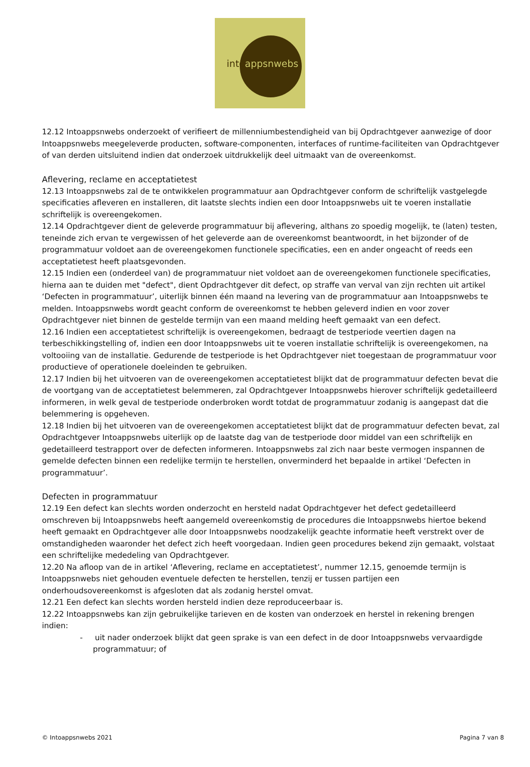intoappsnwebs
12.12 Intoappsnwebs onderzoekt of verifieert de millenniumbestendigheid van bij Opdrachtgever aanwezige of door Intoappsnwebs meegeleverde producten, software-componenten, interfaces of runtime-faciliteiten van Opdrachtgever of van derden uitsluitend indien dat onderzoek uitdrukkelijk deel uitmaakt van de overeenkomst.
Aflevering, reclame en acceptatietest
12.13 Intoappsnwebs zal de te ontwikkelen programmatuur aan Opdrachtgever conform de schriftelijk vastgelegde specificaties afleveren en installeren, dit laatste slechts indien een door Intoappsnwebs uit te voeren installatie schriftelijk is overeengekomen.
12.14 Opdrachtgever dient de geleverde programmatuur bij aflevering, althans zo spoedig mogelijk, te (laten) testen, teneinde zich ervan te vergewissen of het geleverde aan de overeenkomst beantwoordt, in het bijzonder of de programmatuur voldoet aan de overeengekomen functionele specificaties, een en ander ongeacht of reeds een acceptatietest heeft plaatsgevonden.
12.15 Indien een (onderdeel van) de programmatuur niet voldoet aan de overeengekomen functionele specificaties, hierna aan te duiden met "defect", dient Opdrachtgever dit defect, op straffe van verval van zijn rechten uit artikel ‘Defecten in programmatuur’, uiterlijk binnen één maand na levering van de programmatuur aan Intoappsnwebs te melden. Intoappsnwebs wordt geacht conform de overeenkomst te hebben geleverd indien en voor zover Opdrachtgever niet binnen de gestelde termijn van een maand melding heeft gemaakt van een defect.
12.16 Indien een acceptatietest schriftelijk is overeengekomen, bedraagt de testperiode veertien dagen na terbeschikkingstelling of, indien een door Intoappsnwebs uit te voeren installatie schriftelijk is overeengekomen, na voltooiing van de installatie. Gedurende de testperiode is het Opdrachtgever niet toegestaan de programmatuur voor productieve of operationele doeleinden te gebruiken.
12.17 Indien bij het uitvoeren van de overeengekomen acceptatietest blijkt dat de programmatuur defecten bevat die de voortgang van de acceptatietest belemmeren, zal Opdrachtgever Intoappsnwebs hierover schriftelijk gedetailleerd informeren, in welk geval de testperiode onderbroken wordt totdat de programmatuur zodanig is aangepast dat die belemmering is opgeheven.
12.18 Indien bij het uitvoeren van de overeengekomen acceptatietest blijkt dat de programmatuur defecten bevat, zal Opdrachtgever Intoappsnwebs uiterlijk op de laatste dag van de testperiode door middel van een schriftelijk en gedetailleerd testrapport over de defecten informeren. Intoappsnwebs zal zich naar beste vermogen inspannen de gemelde defecten binnen een redelijke termijn te herstellen, onverminderd het bepaalde in artikel ‘Defecten in programmatuur’.
Defecten in programmatuur
12.19 Een defect kan slechts worden onderzocht en hersteld nadat Opdrachtgever het defect gedetailleerd omschreven bij Intoappsnwebs heeft aangemeld overeenkomstig de procedures die Intoappsnwebs hiertoe bekend heeft gemaakt en Opdrachtgever alle door Intoappsnwebs noodzakelijk geachte informatie heeft verstrekt over de omstandigheden waaronder het defect zich heeft voorgedaan. Indien geen procedures bekend zijn gemaakt, volstaat een schriftelijke mededeling van Opdrachtgever.
12.20 Na afloop van de in artikel ‘Aflevering, reclame en acceptatietest’, nummer 12.15, genoemde termijn is Intoappsnwebs niet gehouden eventuele defecten te herstellen, tenzij er tussen partijen een onderhoudsovereenkomst is afgesloten dat als zodanig herstel omvat.
12.21 Een defect kan slechts worden hersteld indien deze reproduceerbaar is.
12.22 Intoappsnwebs kan zijn gebruikelijke tarieven en de kosten van onderzoek en herstel in rekening brengen indien:
- uit nader onderzoek blijkt dat geen sprake is van een defect in de door Intoappsnwebs vervaardigde programmatuur; of
© Intoappsnwebs 2021 Pagina 7 van 8